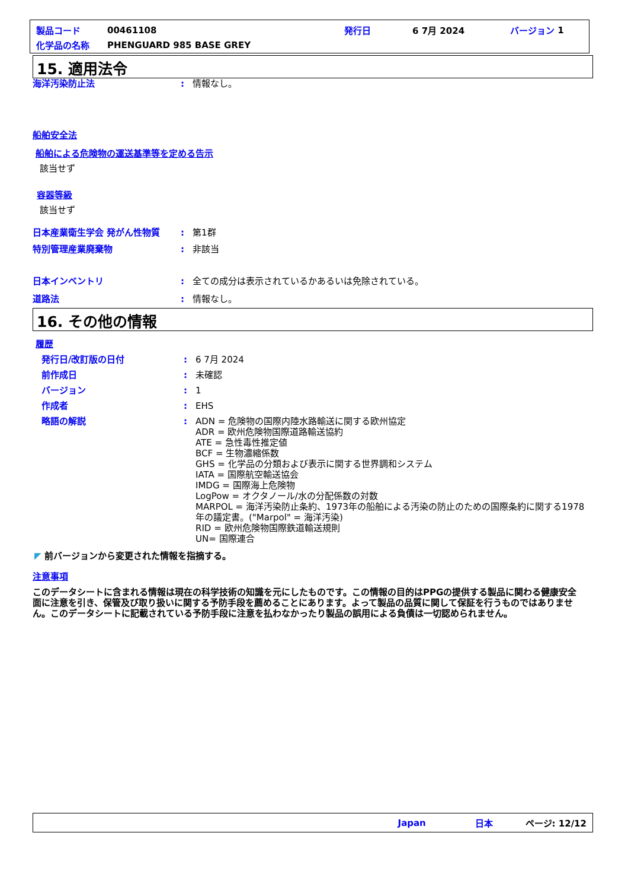製品コード 00461108 発行日 6 7月 2024 バージョン 1
化学品の名称 PHENGUARD 985 BASE GREY
15. 適用法令
海洋汚染防止法: 情報なし。
船舶安全法
船舶による危険物の運送基準等を定める告示
該当せず
容器等級
該当せず
日本産業衛生学会 発がん性物質: 第1群
特別管理産業廃棄物: 非該当
日本インベントリ: 全ての成分は表示されているかあるいは免除されている。
道路法: 情報なし。
16. その他の情報
履歴
発行日/改訂版の日付: 6 7月 2024
前作成日: 未確認
バージョン: 1
作成者: EHS
略語の解説: ADN = 危険物の国際内陸水路輸送に関する欧州協定
ADR = 欧州危険物国際道路輸送協約
ATE = 急性毒性推定値
BCF = 生物濃縮係数
GHS = 化学品の分類および表示に関する世界調和システム
IATA = 国際航空輸送協会
IMDG = 国際海上危険物
LogPow = オクタノール/水の分配係数の対数
MARPOL = 海洋汚染防止条約、1973年の船舶による汚染の防止のための国際条約に関する1978年の議定書。("Marpol" = 海洋汚染)
RID = 欧州危険物国際鉄道輸送規則
UN= 国際連合
◤ 前バージョンから変更された情報を指摘する。
注意事項
このデータシートに含まれる情報は現在の科学技術の知識を元にしたものです。この情報の目的はPPGの提供する製品に関わる健康安全面に注意を引き、保管及び取り扱いに関する予防手段を薦めることにあります。よって製品の品質に関して保証を行うものではありません。このデータシートに記載されている予防手段に注意を払わなかったり製品の誤用による負債は一切認められません。
Japan 日本 ページ: 12/12